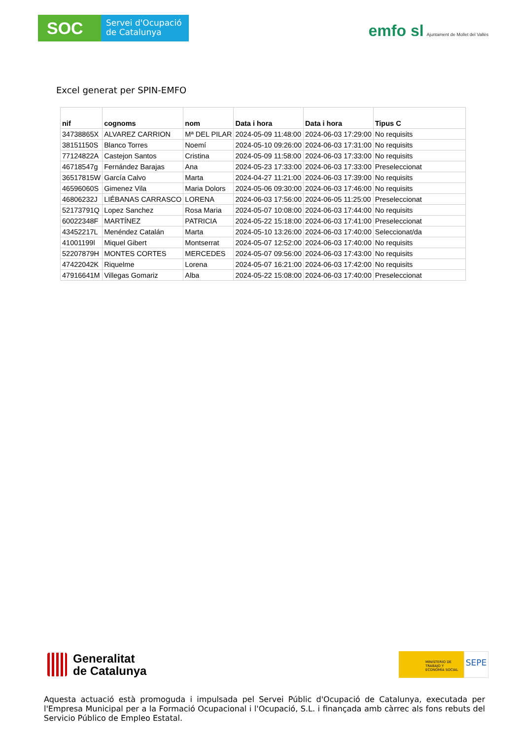SOC
Servei d'Ocupació de Catalunya
emfo sl Ajuntament de Mollet del Vallès
Excel generat per SPIN-EMFO
| nif | cognoms | nom | Data i hora | Data i hora | Tipus C |
| --- | --- | --- | --- | --- | --- |
| 34738865X | ALVAREZ CARRION | Mª DEL PILAR | 2024-05-09 11:48:00 | 2024-06-03 17:29:00 | No requisits |
| 38151150S | Blanco Torres | Noemí | 2024-05-10 09:26:00 | 2024-06-03 17:31:00 | No requisits |
| 77124822A | Castejon Santos | Cristina | 2024-05-09 11:58:00 | 2024-06-03 17:33:00 | No requisits |
| 46718547g | Fernández Barajas | Ana | 2024-05-23 17:33:00 | 2024-06-03 17:33:00 | Preseleccionat |
| 36517815W | García Calvo | Marta | 2024-04-27 11:21:00 | 2024-06-03 17:39:00 | No requisits |
| 46596060S | Gimenez Vila | Maria Dolors | 2024-05-06 09:30:00 | 2024-06-03 17:46:00 | No requisits |
| 46806232J | LIÉBANAS CARRASCO | LORENA | 2024-06-03 17:56:00 | 2024-06-05 11:25:00 | Preseleccionat |
| 52173791Q | Lopez Sanchez | Rosa Maria | 2024-05-07 10:08:00 | 2024-06-03 17:44:00 | No requisits |
| 60022348F | MARTÍNEZ | PATRICIA | 2024-05-22 15:18:00 | 2024-06-03 17:41:00 | Preseleccionat |
| 43452217L | Menéndez Catalán | Marta | 2024-05-10 13:26:00 | 2024-06-03 17:40:00 | Seleccionat/da |
| 41001199l | Miquel Gibert | Montserrat | 2024-05-07 12:52:00 | 2024-06-03 17:40:00 | No requisits |
| 52207879H | MONTES CORTES | MERCEDES | 2024-05-07 09:56:00 | 2024-06-03 17:43:00 | No requisits |
| 47422042K | Riquelme | Lorena | 2024-05-07 16:21:00 | 2024-06-03 17:42:00 | No requisits |
| 47916641M | Villegas Gomariz | Alba | 2024-05-22 15:08:00 | 2024-06-03 17:40:00 | Preseleccionat |
Generalitat
de Catalunya
MINISTERIO DE TRABAJO Y ECONOMÍA SOCIAL
SEPE
Aquesta actuació està promoguda i impulsada pel Servei Públic d'Ocupació de Catalunya, executada per l'Empresa Municipal per a la Formació Ocupacional i l'Ocupació, S.L. i finançada amb càrrec als fons rebuts del Servicio Público de Empleo Estatal.